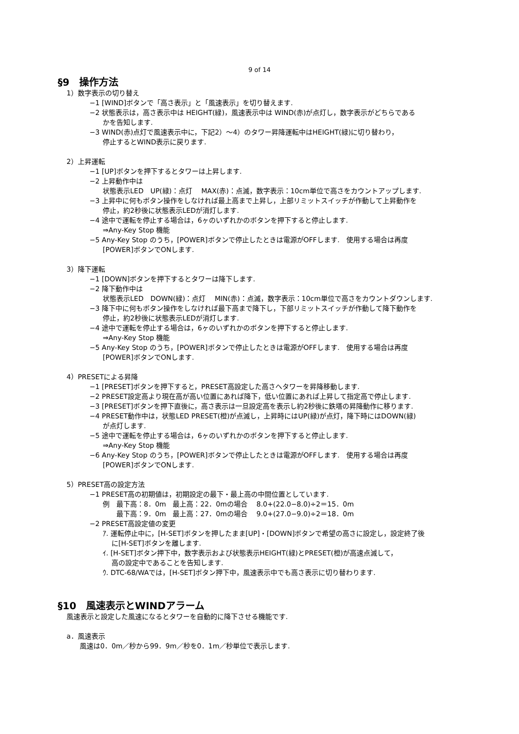9 of 14
§9　操作方法
1）数字表示の切り替え
−1 [WIND]ボタンで「高さ表示」と「風速表示」を切り替えます.
−2 状態表示は，高さ表示中は HEIGHT(緑)，風速表示中は WIND(赤)が点灯し，数字表示がどちらである
かを告知します.
−3 WIND(赤)点灯で風速表示中に，下記2）～4）のタワー昇降運転中はHEIGHT(緑)に切り替わり，
停止するとWIND表示に戻ります.
2）上昇運転
−1 [UP]ボタンを押下するとタワーは上昇します.
−2 上昇動作中は
状態表示LED　UP(緑)：点灯　 MAX(赤)：点滅，数字表示：10cm単位で高さをカウントアップします.
−3 上昇中に何もボタン操作をしなければ最上高まで上昇し，上部リミットスイッチが作動して上昇動作を
停止，約2秒後に状態表示LEDが消灯します.
−4 途中で運転を停止する場合は，6ヶのいずれかのボタンを押下すると停止します.
⇒Any-Key Stop 機能
−5 Any-Key Stop のうち，[POWER]ボタンで停止したときは電源がOFFします.　使用する場合は再度
[POWER]ボタンでONします.
3）降下運転
−1 [DOWN]ボタンを押下するとタワーは降下します.
−2 降下動作中は
状態表示LED　DOWN(緑)：点灯　 MIN(赤)：点滅，数字表示：10cm単位で高さをカウントダウンします.
−3 降下中に何もボタン操作をしなければ最下高まで降下し，下部リミットスイッチが作動して降下動作を
停止，約2秒後に状態表示LEDが消灯します.
−4 途中で運転を停止する場合は，6ヶのいずれかのボタンを押下すると停止します.
⇒Any-Key Stop 機能
−5 Any-Key Stop のうち，[POWER]ボタンで停止したときは電源がOFFします.　使用する場合は再度
[POWER]ボタンでONします.
4）PRESETによる昇降
−1 [PRESET]ボタンを押下すると，PRESET高設定した高さへタワーを昇降移動します.
−2 PRESET設定高より現在高が高い位置にあれば降下，低い位置にあれば上昇して指定高で停止します.
−3 [PRESET]ボタンを押下直後に，高さ表示は一旦設定高を表示し約2秒後に鉄塔の昇降動作に移ります.
−4 PRESET動作中は，状態LED PRESET(橙)が点滅し，上昇時にはUP(緑)が点灯，降下時にはDOWN(緑)
が点灯します.
−5 途中で運転を停止する場合は，6ヶのいずれかのボタンを押下すると停止します.
⇒Any-Key Stop 機能
−6 Any-Key Stop のうち，[POWER]ボタンで停止したときは電源がOFFします.　使用する場合は再度
[POWER]ボタンでONします.
5）PRESET高の設定方法
−1 PRESET高の初期値は，初期設定の最下・最上高の中間位置としています.
例　最下高：8．0m　最上高：22．0mの場合　 8.0+(22.0−8.0)÷2＝15．0m
　　最下高：9．0m　最上高：27．0mの場合　 9.0+(27.0−9.0)÷2＝18．0m
−2 PRESET高設定値の変更
ｱ. 運転停止中に，[H-SET]ボタンを押したまま[UP]・[DOWN]ボタンで希望の高さに設定し，設定終了後
に[H-SET]ボタンを離します.
ｲ. [H-SET]ボタン押下中，数字表示および状態表示HEIGHT(緑)とPRESET(橙)が高速点滅して，
高の設定中であることを告知します.
ｳ. DTC-68/WAでは，[H-SET]ボタン押下中，風速表示中でも高さ表示に切り替わります.
§10　風速表示とWINDアラーム
風速表示と設定した風速になるとタワーを自動的に降下させる機能です.
a．風速表示
風速は0．0m／秒から99．9m／秒を0．1m／秒単位で表示します.